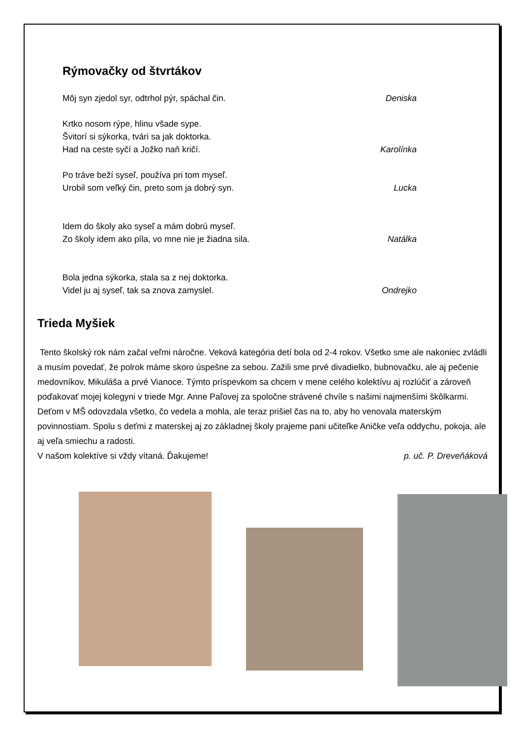Rýmovačky od štvrtákov
Môj syn zjedol syr, odtrhol pýr, spáchal čin. Deniska
Krtko nosom rýpe, hlinu všade sype.
Švitorí si sýkorka, tvári sa jak doktorka.
Had na ceste syčí a Jožko naň kričí. Karolínka
Po tráve beží syseľ, používa pri tom myseľ.
Urobil som veľký čin, preto som ja dobrý syn. Lucka
Idem do školy ako syseľ a mám dobrú myseľ.
Zo školy idem ako píla, vo mne nie je žiadna sila. Natálka
Bola jedna sýkorka, stala sa z nej doktorka.
Videl ju aj syseľ, tak sa znova zamyslel. Ondrejko
Trieda Myšiek
Tento školský rok nám začal veľmi náročne. Veková kategória detí bola od 2-4 rokov. Všetko sme ale nakoniec zvládli a musím povedať, že polrok máme skoro úspešne za sebou. Zažili sme prvé divadielko, bubnovačku, ale aj pečenie medovníkov, Mikuláša a prvé Vianoce. Týmto príspevkom sa chcem v mene celého kolektívu aj rozlúčiť a zároveň poďakovať mojej kolegyni v triede Mgr. Anne Paľovej za spoločne strávené chvíle s našimi najmenšími škôlkarmi. Deťom v MŠ odovzdala všetko, čo vedela a mohla, ale teraz prišiel čas na to, aby ho venovala materským povinnostiam. Spolu s deťmi z materskej aj zo základnej školy prajeme pani učiteľke Aničke veľa oddychu, pokoja, ale aj veľa smiechu a radosti.
V našom kolektíve si vždy vítaná. Ďakujeme! p. uč. P. Dreveňáková